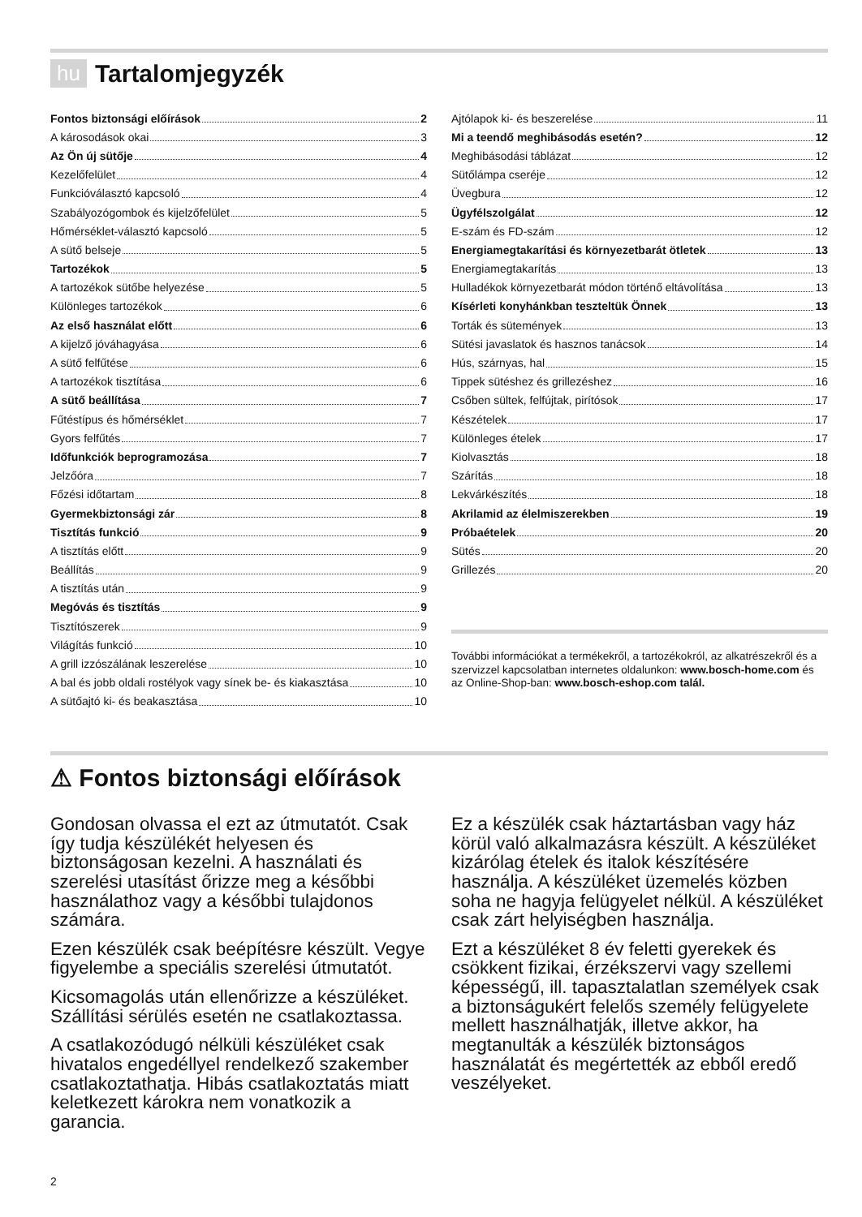hu Tartalomjegyzék
Fontos biztonsági előírások 2
A károsodások okai 3
Az Ön új sütője 4
Kezelőfelület 4
Funkcióválasztó kapcsoló 4
Szabályozógombok és kijelzőfelület 5
Hőmérséklet-választó kapcsoló 5
A sütő belseje 5
Tartozékok 5
A tartozékok sütőbe helyezése 5
Különleges tartozékok 6
Az első használat előtt 6
A kijelző jóváhagyása 6
A sütő felfűtése 6
A tartozékok tisztítása 6
A sütő beállítása 7
Fűtéstípus és hőmérséklet 7
Gyors felfűtés 7
Időfunkciók beprogramozása 7
Jelzőóra 7
Főzési időtartam 8
Gyermekbiztonsági zár 8
Tisztítás funkció 9
A tisztítás előtt 9
Beállítás 9
A tisztítás után 9
Megóvás és tisztítás 9
Tisztítószerek 9
Világítás funkció 10
A grill izzószálának leszerelése 10
A bal és jobb oldali rostélyok vagy sínek be- és kiakasztása 10
A sütőajtó ki- és beakasztása 10
Ajtólapok ki- és beszerelése 11
Mi a teendő meghibásodás esetén? 12
Meghibásodási táblázat 12
Sütőlámpa cseréje 12
Üvegbura 12
Ügyfélszolgálat 12
E-szám és FD-szám 12
Energiamegtakarítási és környezetbarát ötletek 13
Energiamegtakarítás 13
Hulladékok környezetbarát módon történő eltávolítása 13
Kísérleti konyhánkban teszteltük Önnek 13
Torták és sütemények 13
Sütési javaslatok és hasznos tanácsok 14
Hús, szárnyas, hal 15
Tippek sütéshez és grillezéshez 16
Csőben sültek, felfújtak, pirítósok 17
Készételek 17
Különleges ételek 17
Kiolvasztás 18
Szárítás 18
Lekvárkészítés 18
Akrilamid az élelmiszerekben 19
Próbaételek 20
Sütés 20
Grillezés 20
További információkat a termékekről, a tartozékokról, az alkatrészekről és a szervizzel kapcsolatban internetes oldalunkon: www.bosch-home.com és az Online-Shop-ban: www.bosch-eshop.com talál.
⚠ Fontos biztonsági előírások
Gondosan olvassa el ezt az útmutatót. Csak így tudja készülékét helyesen és biztonságosan kezelni. A használati és szerelési utasítást őrizze meg a későbbi használathoz vagy a későbbi tulajdonos számára.
Ezen készülék csak beépítésre készült. Vegye figyelembe a speciális szerelési útmutatót.
Kicsomagolás után ellenőrizze a készüléket. Szállítási sérülés esetén ne csatlakoztassa.
A csatlakozódugó nélküli készüléket csak hivatalos engedéllyel rendelkező szakember csatlakoztathatja. Hibás csatlakoztatás miatt keletkezett károkra nem vonatkozik a garancia.
Ez a készülék csak háztartásban vagy ház körül való alkalmazásra készült. A készüléket kizárólag ételek és italok készítésére használja. A készüléket üzemelés közben soha ne hagyja felügyelet nélkül. A készüléket csak zárt helyiségben használja.
Ezt a készüléket 8 év feletti gyerekek és csökkent fizikai, érzékszervi vagy szellemi képességű, ill. tapasztalatlan személyek csak a biztonságukért felelős személy felügyelete mellett használhatják, illetve akkor, ha megtanulták a készülék biztonságos használatát és megértették az ebből eredő veszélyeket.
2